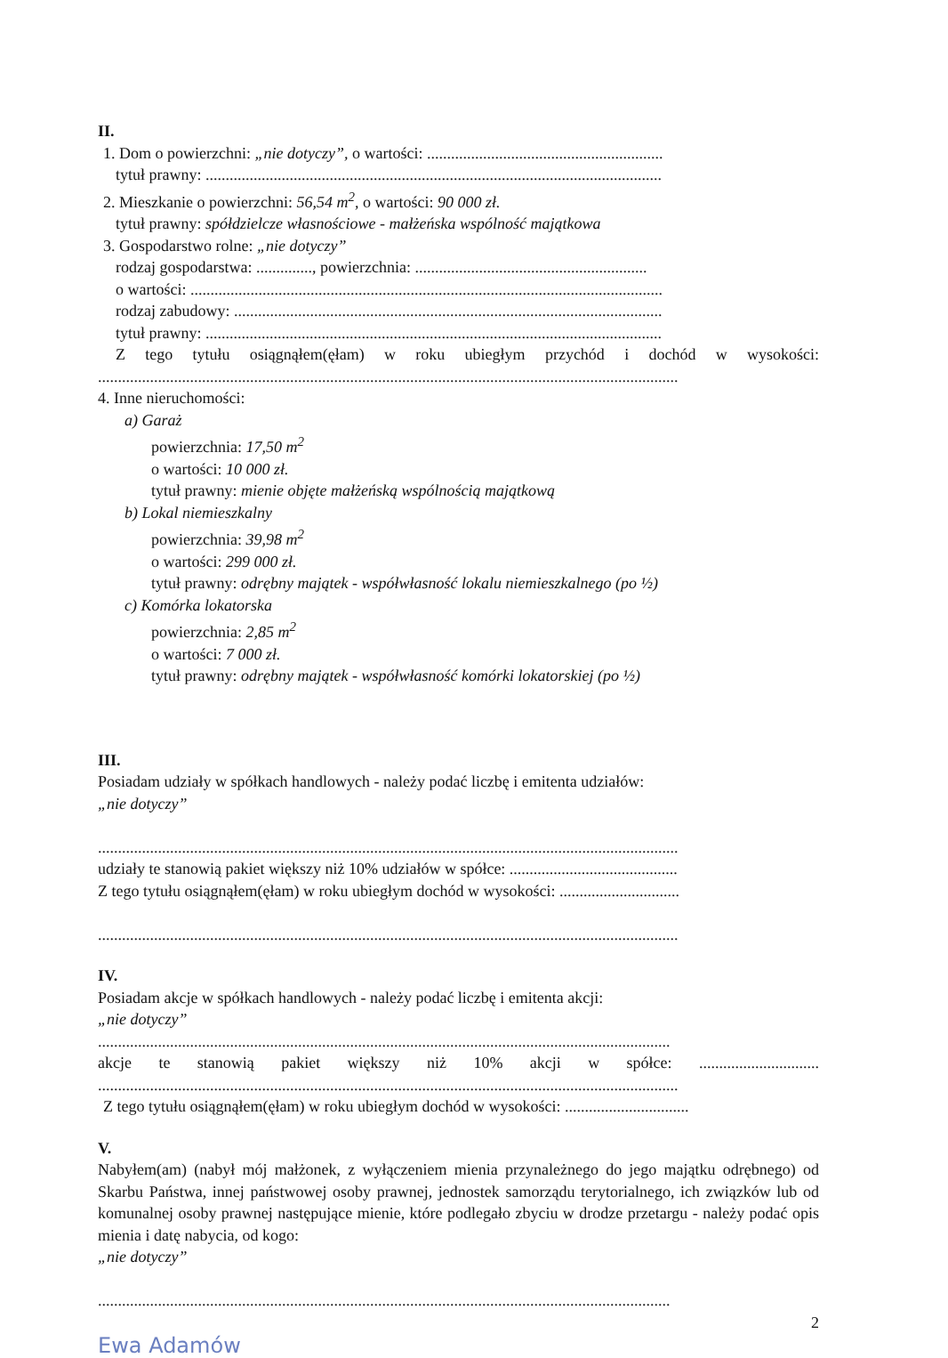II.
1. Dom o powierzchni: „nie dotyczy”, o wartości: ...........................................................
tytuł prawny: ..................................................................................................................
2. Mieszkanie o powierzchni: 56,54 m<sup>2</sup>, o wartości: 90 000 zł.
tytuł prawny: spółdzielcze własnościowe - małżeńska wspólność majątkowa
3. Gospodarstwo rolne: „nie dotyczy”
rodzaj gospodarstwa: .............., powierzchnia: ..........................................................
o wartości: ......................................................................................................................
rodzaj zabudowy: ...........................................................................................................
tytuł prawny: ..................................................................................................................
Z tego tytułu osiągnąłem(ęłam) w roku ubiegłym przychód i dochód w wysokości:
.................................................................................................................................................
4. Inne nieruchomości:
a) Garaż
powierzchnia: 17,50 m<sup>2</sup>
o wartości: 10 000 zł.
tytuł prawny: mienie objęte małżeńską wspólnością majątkową
b) Lokal niemieszkalny
powierzchnia: 39,98 m<sup>2</sup>
o wartości: 299 000 zł.
tytuł prawny: odrębny majątek - współwłasność lokalu niemieszkalnego (po ½)
c) Komórka lokatorska
powierzchnia: 2,85 m<sup>2</sup>
o wartości: 7 000 zł.
tytuł prawny: odrębny majątek - współwłasność komórki lokatorskiej (po ½)
III.
Posiadam udziały w spółkach handlowych - należy podać liczbę i emitenta udziałów:
„nie dotyczy”
.................................................................................................................................................
udziały te stanowią pakiet większy niż 10% udziałów w spółce: ..........................................
Z tego tytułu osiągnąłem(ęłam) w roku ubiegłym dochód w wysokości: ..............................
.................................................................................................................................................
IV.
Posiadam akcje w spółkach handlowych - należy podać liczbę i emitenta akcji:
„nie dotyczy”
...............................................................................................................................................
akcje te stanowią pakiet większy niż 10% akcji w spółce: ..............................
.................................................................................................................................................
Z tego tytułu osiągnąłem(ęłam) w roku ubiegłym dochód w wysokości: ...............................
V.
Nabyłem(am) (nabył mój małżonek, z wyłączeniem mienia przynależnego do jego majątku odrębnego) od Skarbu Państwa, innej państwowej osoby prawnej, jednostek samorządu terytorialnego, ich związków lub od komunalnej osoby prawnej następujące mienie, które podlegało zbyciu w drodze przetargu - należy podać opis mienia i datę nabycia, od kogo:
„nie dotyczy”
...............................................................................................................................................
2
Ewa Adamów